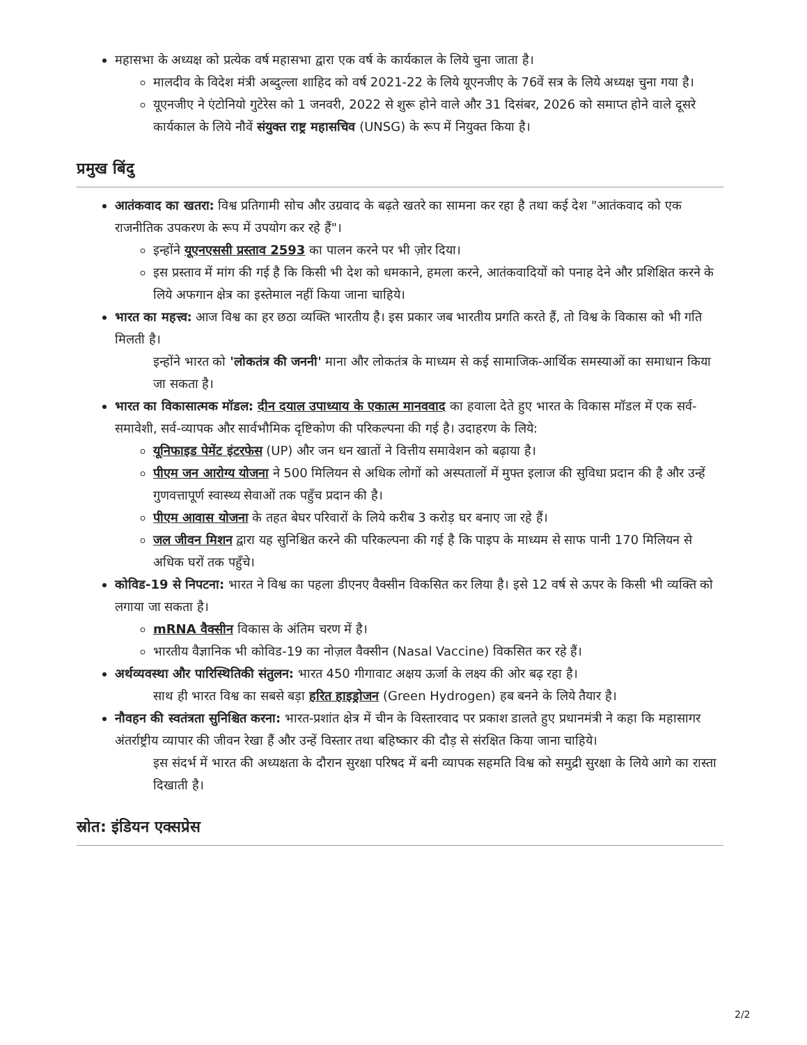महासभा के अध्यक्ष को प्रत्येक वर्ष महासभा द्वारा एक वर्ष के कार्यकाल के लिये चुना जाता है।
मालदीव के विदेश मंत्री अब्दुल्ला शाहिद को वर्ष 2021-22 के लिये यूएनजीए के 76वें सत्र के लिये अध्यक्ष चुना गया है।
यूएनजीए ने एंटोनियो गुटेरेस को 1 जनवरी, 2022 से शुरू होने वाले और 31 दिसंबर, 2026 को समाप्त होने वाले दूसरे कार्यकाल के लिये नौवें संयुक्त राष्ट्र महासचिव (UNSG) के रूप में नियुक्त किया है।
प्रमुख बिंदु
आतंकवाद का खतरा: विश्व प्रतिगामी सोच और उग्रवाद के बढ़ते खतरे का सामना कर रहा है तथा कई देश "आतंकवाद को एक राजनीतिक उपकरण के रूप में उपयोग कर रहे हैं"।
इन्होंने यूएनएससी प्रस्ताव 2593 का पालन करने पर भी ज़ोर दिया।
इस प्रस्ताव में मांग की गई है कि किसी भी देश को धमकाने, हमला करने, आतंकवादियों को पनाह देने और प्रशिक्षित करने के लिये अफगान क्षेत्र का इस्तेमाल नहीं किया जाना चाहिये।
भारत का महत्त्व: आज विश्व का हर छठा व्यक्ति भारतीय है। इस प्रकार जब भारतीय प्रगति करते हैं, तो विश्व के विकास को भी गति मिलती है।
इन्होंने भारत को 'लोकतंत्र की जननी' माना और लोकतंत्र के माध्यम से कई सामाजिक-आर्थिक समस्याओं का समाधान किया जा सकता है।
भारत का विकासात्मक मॉडल: दीन दयाल उपाध्याय के एकात्म मानववाद का हवाला देते हुए भारत के विकास मॉडल में एक सर्व-समावेशी, सर्व-व्यापक और सार्वभौमिक दृष्टिकोण की परिकल्पना की गई है। उदाहरण के लिये:
यूनिफाइड पेमेंट इंटरफेस (UP) और जन धन खातों ने वित्तीय समावेशन को बढ़ाया है।
पीएम जन आरोग्य योजना ने 500 मिलियन से अधिक लोगों को अस्पतालों में मुफ्त इलाज की सुविधा प्रदान की है और उन्हें गुणवत्तापूर्ण स्वास्थ्य सेवाओं तक पहुँच प्रदान की है।
पीएम आवास योजना के तहत बेघर परिवारों के लिये करीब 3 करोड़ घर बनाए जा रहे हैं।
जल जीवन मिशन द्वारा यह सुनिश्चित करने की परिकल्पना की गई है कि पाइप के माध्यम से साफ पानी 170 मिलियन से अधिक घरों तक पहुँचे।
कोविड-19 से निपटना: भारत ने विश्व का पहला डीएनए वैक्सीन विकसित कर लिया है। इसे 12 वर्ष से ऊपर के किसी भी व्यक्ति को लगाया जा सकता है।
mRNA वैक्सीन विकास के अंतिम चरण में है।
भारतीय वैज्ञानिक भी कोविड-19 का नोज़ल वैक्सीन (Nasal Vaccine) विकसित कर रहे हैं।
अर्थव्यवस्था और पारिस्थितिकी संतुलन: भारत 450 गीगावाट अक्षय ऊर्जा के लक्ष्य की ओर बढ़ रहा है।
साथ ही भारत विश्व का सबसे बड़ा हरित हाइड्रोजन (Green Hydrogen) हब बनने के लिये तैयार है।
नौवहन की स्वतंत्रता सुनिश्चित करना: भारत-प्रशांत क्षेत्र में चीन के विस्तारवाद पर प्रकाश डालते हुए प्रधानमंत्री ने कहा कि महासागर अंतर्राष्ट्रीय व्यापार की जीवन रेखा हैं और उन्हें विस्तार तथा बहिष्कार की दौड़ से संरक्षित किया जाना चाहिये।
इस संदर्भ में भारत की अध्यक्षता के दौरान सुरक्षा परिषद में बनी व्यापक सहमति विश्व को समुद्री सुरक्षा के लिये आगे का रास्ता दिखाती है।
स्रोत: इंडियन एक्सप्रेस
2/2